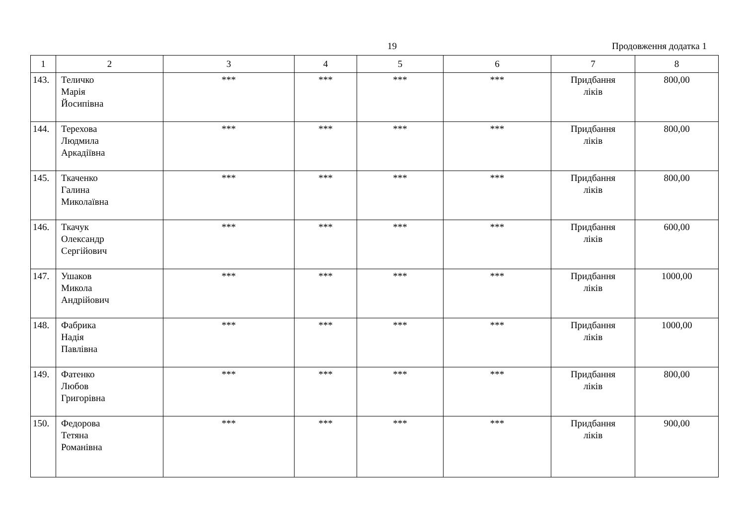19 Продовження додатка 1
| 1 | 2 | 3 | 4 | 5 | 6 | 7 | 8 |
| --- | --- | --- | --- | --- | --- | --- | --- |
| 143. | Теличко Марія Йосипівна | *** | *** | *** | *** | Придбання ліків | 800,00 |
| 144. | Терехова Людмила Аркадіївна | *** | *** | *** | *** | Придбання ліків | 800,00 |
| 145. | Ткаченко Галина Миколаївна | *** | *** | *** | *** | Придбання ліків | 800,00 |
| 146. | Ткачук Олександр Сергійович | *** | *** | *** | *** | Придбання ліків | 600,00 |
| 147. | Ушаков Микола Андрійович | *** | *** | *** | *** | Придбання ліків | 1000,00 |
| 148. | Фабрика Надія Павлівна | *** | *** | *** | *** | Придбання ліків | 1000,00 |
| 149. | Фатенко Любов Григорівна | *** | *** | *** | *** | Придбання ліків | 800,00 |
| 150. | Федорова Тетяна Романівна | *** | *** | *** | *** | Придбання ліків | 900,00 |